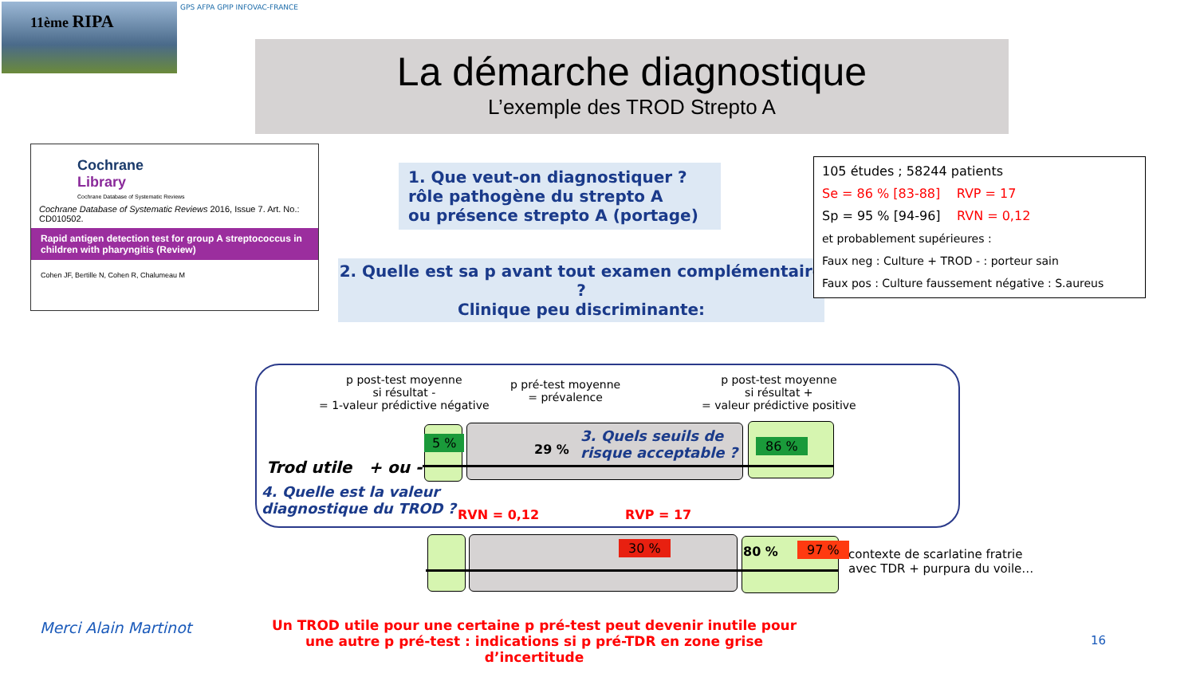11ème RIPA GPS AFPA GPIP INFOVAC-FRANCE
La démarche diagnostique
L’exemple des TROD Strepto A
Cochrane
Library
Cochrane Database of Systematic Reviews
Cochrane Database of Systematic Reviews 2016, Issue 7. Art. No.: CD010502.
Rapid antigen detection test for group A streptococcus in children with pharyngitis (Review)
Cohen JF, Bertille N, Cohen R, Chalumeau M
1. Que veut-on diagnostiquer ?
rôle pathogène du strepto A
ou présence strepto A (portage)
2. Quelle est sa p avant tout examen complémentaire ?
Clinique peu discriminante:
105 études ; 58244 patients
Se = 86 % [83-88] RVP = 17
Sp = 95 % [94-96] RVN = 0,12
et probablement supérieures :
Faux neg : Culture + TROD - : porteur sain
Faux pos : Culture faussement négative : S.aureus
p post-test moyenne
si résultat -
= 1-valeur prédictive négative
p pré-test moyenne
= prévalence
p post-test moyenne
si résultat +
= valeur prédictive positive
5 %
29 % 86 %
3. Quels seuils de
risque acceptable ?
Trod utile + ou -
4. Quelle est la valeur
diagnostique du TROD ?
RVN = 0,12 RVP = 17
30 % 80 % 97 %
contexte de scarlatine fratrie
avec TDR + purpura du voile…
Merci Alain Martinot
Un TROD utile pour une certaine p pré-test peut devenir inutile pour une autre p pré-test : indications si p pré-TDR en zone grise d’incertitude
16